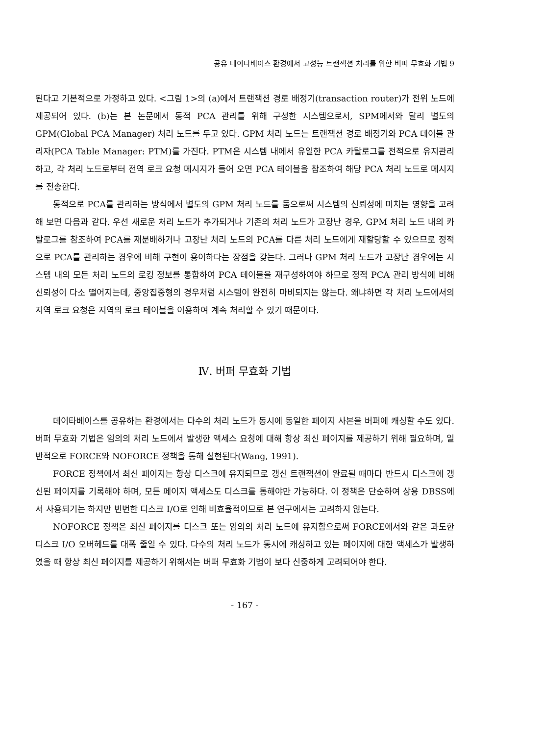공유 데이타베이스 환경에서 고성능 트랜잭션 처리를 위한 버퍼 무효화 기법 9
된다고 기본적으로 가정하고 있다. <그림 1>의 (a)에서 트랜잭션 경로 배정기(transaction router)가 전위 노드에 제공되어 있다. (b)는 본 논문에서 동적 PCA 관리를 위해 구성한 시스템으로서, SPM에서와 달리 별도의 GPM(Global PCA Manager) 처리 노드를 두고 있다. GPM 처리 노드는 트랜잭션 경로 배정기와 PCA 테이블 관리자(PCA Table Manager: PTM)를 가진다. PTM은 시스템 내에서 유일한 PCA 카탈로그를 전적으로 유지관리하고, 각 처리 노드로부터 전역 로크 요청 메시지가 들어 오면 PCA 테이블을 참조하여 해당 PCA 처리 노드로 메시지를 전송한다.
동적으로 PCA를 관리하는 방식에서 별도의 GPM 처리 노드를 둠으로써 시스템의 신뢰성에 미치는 영향을 고려해 보면 다음과 같다. 우선 새로운 처리 노드가 추가되거나 기존의 처리 노드가 고장난 경우, GPM 처리 노드 내의 카탈로그를 참조하여 PCA를 재분배하거나 고장난 처리 노드의 PCA를 다른 처리 노드에게 재할당할 수 있으므로 정적으로 PCA를 관리하는 경우에 비해 구현이 용이하다는 장점을 갖는다. 그러나 GPM 처리 노드가 고장난 경우에는 시스템 내의 모든 처리 노드의 로킹 정보를 통합하여 PCA 테이블을 재구성하여야 하므로 정적 PCA 관리 방식에 비해 신뢰성이 다소 떨어지는데, 중앙집중형의 경우처럼 시스템이 완전히 마비되지는 않는다. 왜냐하면 각 처리 노드에서의 지역 로크 요청은 지역의 로크 테이블을 이용하여 계속 처리할 수 있기 때문이다.
Ⅳ. 버퍼 무효화 기법
데이타베이스를 공유하는 환경에서는 다수의 처리 노드가 동시에 동일한 페이지 사본을 버퍼에 캐싱할 수도 있다. 버퍼 무효화 기법은 임의의 처리 노드에서 발생한 액세스 요청에 대해 항상 최신 페이지를 제공하기 위해 필요하며, 일반적으로 FORCE와 NOFORCE 정책을 통해 실현된다(Wang, 1991).
FORCE 정책에서 최신 페이지는 항상 디스크에 유지되므로 갱신 트랜잭션이 완료될 때마다 반드시 디스크에 갱신된 페이지를 기록해야 하며, 모든 페이지 액세스도 디스크를 통해야만 가능하다. 이 정책은 단순하여 상용 DBSS에서 사용되기는 하지만 빈번한 디스크 I/O로 인해 비효율적이므로 본 연구에서는 고려하지 않는다.
NOFORCE 정책은 최신 페이지를 디스크 또는 임의의 처리 노드에 유지함으로써 FORCE에서와 같은 과도한 디스크 I/O 오버헤드를 대폭 줄일 수 있다. 다수의 처리 노드가 동시에 캐싱하고 있는 페이지에 대한 액세스가 발생하였을 때 항상 최신 페이지를 제공하기 위해서는 버퍼 무효화 기법이 보다 신중하게 고려되어야 한다.
- 167 -